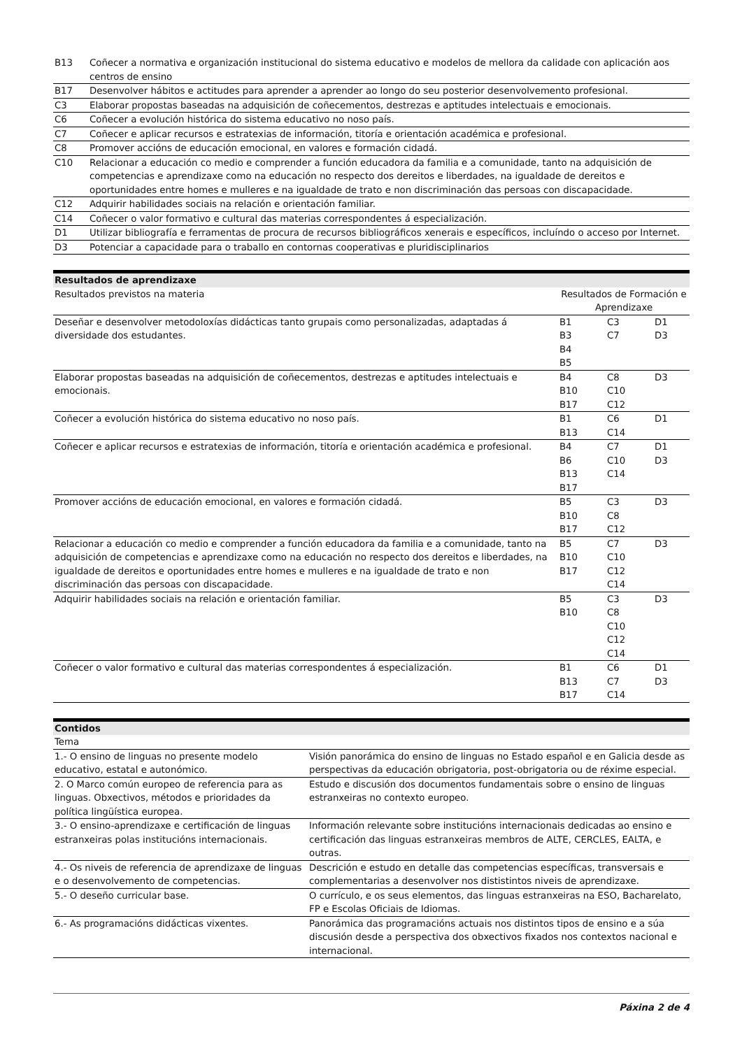| B13 | Coñecer a normativa e organización institucional do sistema educativo e modelos de mellora da calidade con aplicación aos centros de ensino |
| B17 | Desenvolver hábitos e actitudes para aprender a aprender ao longo do seu posterior desenvolvemento profesional. |
| C3 | Elaborar propostas baseadas na adquisición de coñecementos, destrezas e aptitudes intelectuais e emocionais. |
| C6 | Coñecer a evolución histórica do sistema educativo no noso país. |
| C7 | Coñecer e aplicar recursos e estratexias de información, titoría e orientación académica e profesional. |
| C8 | Promover accións de educación emocional, en valores e formación cidadá. |
| C10 | Relacionar a educación co medio e comprender a función educadora da familia e a comunidade, tanto na adquisición de competencias e aprendizaxe como na educación no respecto dos dereitos e liberdades, na igualdade de dereitos e oportunidades entre homes e mulleres e na igualdade de trato e non discriminación das persoas con discapacidade. |
| C12 | Adquirir habilidades sociais na relación e orientación familiar. |
| C14 | Coñecer o valor formativo e cultural das materias correspondentes á especialización. |
| D1 | Utilizar bibliografía e ferramentas de procura de recursos bibliográficos xenerais e específicos, incluíndo o acceso por Internet. |
| D3 | Potenciar a capacidade para o traballo en contornas cooperativas e pluridisciplinarios |
Resultados de aprendizaxe
| Resultados previstos na materia | Resultados de Formación e Aprendizaxe | | |
| Deseñar e desenvolver metodoloxías didácticas tanto grupais como personalizadas, adaptadas á diversidade dos estudantes. | B1 B3 B4 B5 | C3 C7 | D1 D3 |
| Elaborar propostas baseadas na adquisición de coñecementos, destrezas e aptitudes intelectuais e emocionais. | B4 B10 B17 | C8 C10 C12 | D3 |
| Coñecer a evolución histórica do sistema educativo no noso país. | B1 B13 | C6 C14 | D1 |
| Coñecer e aplicar recursos e estratexias de información, titoría e orientación académica e profesional. | B4 B6 B13 B17 | C7 C10 C14 | D1 D3 |
| Promover accións de educación emocional, en valores e formación cidadá. | B5 B10 B17 | C3 C8 C12 | D3 |
| Relacionar a educación co medio e comprender a función educadora da familia e a comunidade, tanto na adquisición de competencias e aprendizaxe como na educación no respecto dos dereitos e liberdades, na igualdade de dereitos e oportunidades entre homes e mulleres e na igualdade de trato e non discriminación das persoas con discapacidade. | B5 B10 B17 | C7 C10 C12 C14 | D3 |
| Adquirir habilidades sociais na relación e orientación familiar. | B5 B10 | C3 C8 C10 C12 C14 | D3 |
| Coñecer o valor formativo e cultural das materias correspondentes á especialización. | B1 B13 B17 | C6 C7 C14 | D1 D3 |
Contidos
| Tema | |
| 1.- O ensino de linguas no presente modelo educativo, estatal e autonómico. | Visión panorámica do ensino de linguas no Estado español e en Galicia desde as perspectivas da educación obrigatoria, post-obrigatoria ou de réxime especial. |
| 2. O Marco común europeo de referencia para as linguas. Obxectivos, métodos e prioridades da política lingüística europea. | Estudo e discusión dos documentos fundamentais sobre o ensino de linguas estranxeiras no contexto europeo. |
| 3.- O ensino-aprendizaxe e certificación de linguas estranxeiras polas institucións internacionais. | Información relevante sobre institucións internacionais dedicadas ao ensino e certificación das linguas estranxeiras membros de ALTE, CERCLES, EALTA, e outras. |
| 4.- Os niveis de referencia de aprendizaxe de linguas e o desenvolvemento de competencias. | Descrición e estudo en detalle das competencias específicas, transversais e complementarias a desenvolver nos dististintos niveis de aprendizaxe. |
| 5.- O deseño curricular base. | O currículo, e os seus elementos, das linguas estranxeiras na ESO, Bacharelato, FP e Escolas Oficiais de Idiomas. |
| 6.- As programacións didácticas vixentes. | Panorámica das programacións actuais nos distintos tipos de ensino e a súa discusión desde a perspectiva dos obxectivos fixados nos contextos nacional e internacional. |
Páxina 2 de 4